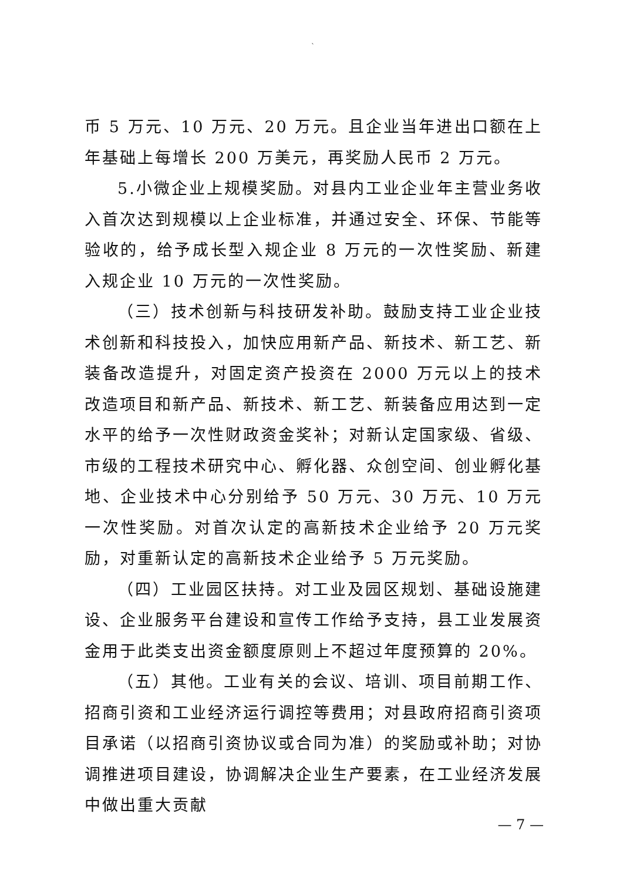`
币 5 万元、10 万元、20 万元。且企业当年进出口额在上年基础上每增长 200 万美元，再奖励人民币 2 万元。
5.小微企业上规模奖励。对县内工业企业年主营业务收入首次达到规模以上企业标准，并通过安全、环保、节能等验收的，给予成长型入规企业 8 万元的一次性奖励、新建入规企业 10 万元的一次性奖励。
（三）技术创新与科技研发补助。鼓励支持工业企业技术创新和科技投入，加快应用新产品、新技术、新工艺、新装备改造提升，对固定资产投资在 2000 万元以上的技术改造项目和新产品、新技术、新工艺、新装备应用达到一定水平的给予一次性财政资金奖补；对新认定国家级、省级、市级的工程技术研究中心、孵化器、众创空间、创业孵化基地、企业技术中心分别给予 50 万元、30 万元、10 万元一次性奖励。对首次认定的高新技术企业给予 20 万元奖励，对重新认定的高新技术企业给予 5 万元奖励。
（四）工业园区扶持。对工业及园区规划、基础设施建设、企业服务平台建设和宣传工作给予支持，县工业发展资金用于此类支出资金额度原则上不超过年度预算的 20%。
（五）其他。工业有关的会议、培训、项目前期工作、招商引资和工业经济运行调控等费用；对县政府招商引资项目承诺（以招商引资协议或合同为准）的奖励或补助；对协调推进项目建设，协调解决企业生产要素，在工业经济发展中做出重大贡献
— 7 —